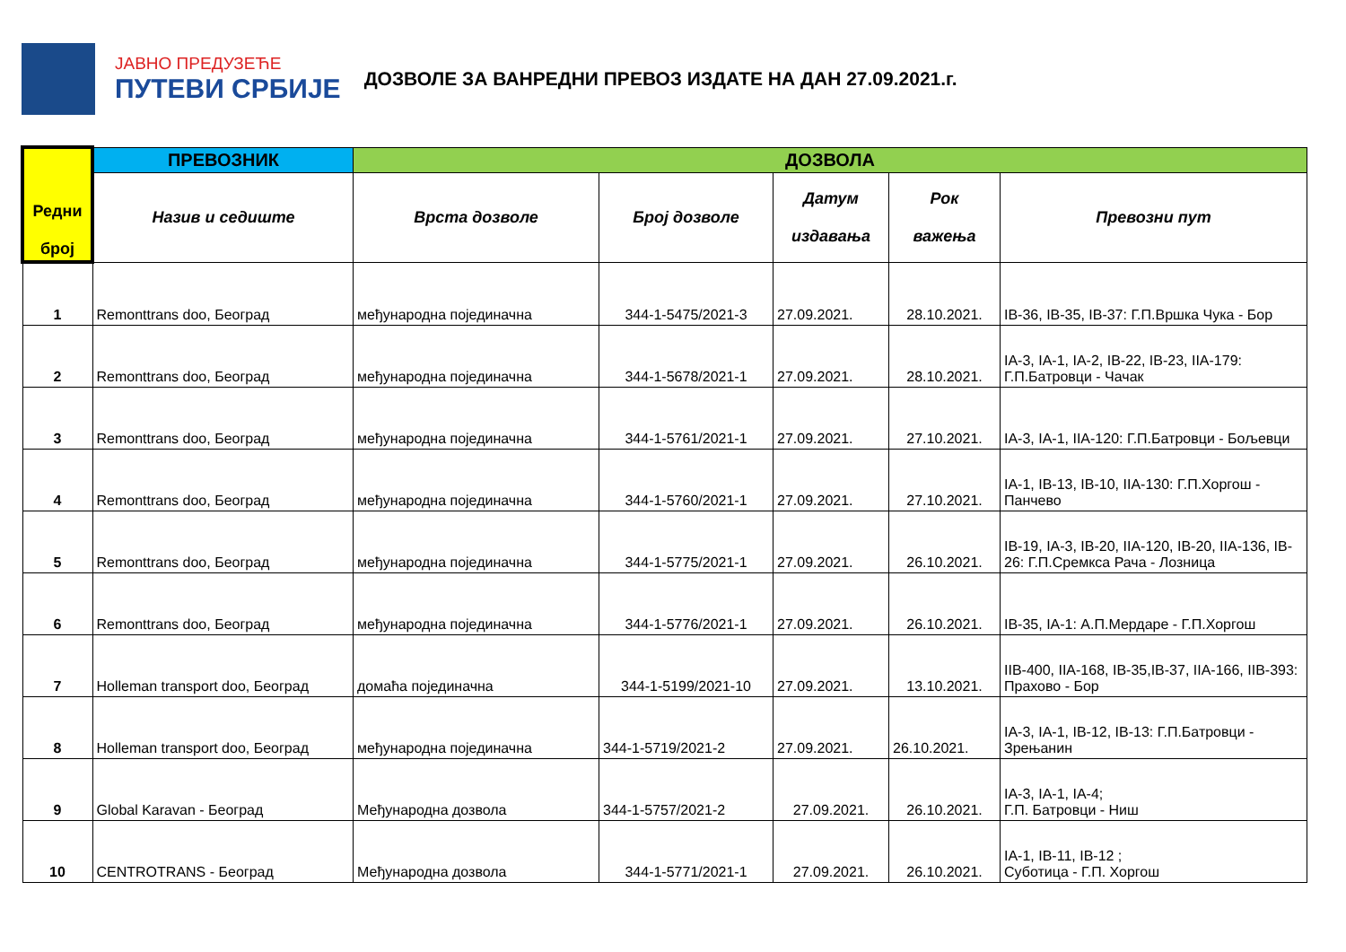ЈАВНО ПРЕДУЗЕЋЕ
ПУТЕВИ СРБИЈЕ
ДОЗВОЛЕ ЗА ВАНРЕДНИ ПРЕВОЗ ИЗДАТЕ НА ДАН 27.09.2021.г.
| Редни број | ПРЕВОЗНИК | ДОЗВОЛА | | | | |
| --- | --- | --- | --- | --- | --- | --- |
| | Назив и седиште | Врста дозволе | Број дозволе | Датум издавања | Рок важења | Превозни пут |
| 1 | Remonttrans doo, Београд | међународна појединачна | 344-1-5475/2021-3 | 27.09.2021. | 28.10.2021. | IB-36, IB-35, IB-37: Г.П.Вршка Чука - Бор |
| 2 | Remonttrans doo, Београд | међународна појединачна | 344-1-5678/2021-1 | 27.09.2021. | 28.10.2021. | IA-3, IA-1, IA-2, IB-22, IB-23, IIA-179: Г.П.Батровци - Чачак |
| 3 | Remonttrans doo, Београд | међународна појединачна | 344-1-5761/2021-1 | 27.09.2021. | 27.10.2021. | IA-3, IA-1, IIA-120: Г.П.Батровци - Бољевци |
| 4 | Remonttrans doo, Београд | међународна појединачна | 344-1-5760/2021-1 | 27.09.2021. | 27.10.2021. | IA-1, IB-13, IB-10, IIA-130: Г.П.Хоргош - Панчево |
| 5 | Remonttrans doo, Београд | међународна појединачна | 344-1-5775/2021-1 | 27.09.2021. | 26.10.2021. | IB-19, IA-3, IB-20, IIA-120, IB-20, IIA-136, IB-26: Г.П.Сремкса Рача - Лозница |
| 6 | Remonttrans doo, Београд | међународна појединачна | 344-1-5776/2021-1 | 27.09.2021. | 26.10.2021. | IB-35, IA-1: А.П.Мердаре - Г.П.Хоргош |
| 7 | Holleman transport doo, Београд | домаћа појединачна | 344-1-5199/2021-10 | 27.09.2021. | 13.10.2021. | IIB-400, IIA-168, IB-35,IB-37, IIA-166, IIB-393: Прахово - Бор |
| 8 | Holleman transport doo, Београд | међународна појединачна | 344-1-5719/2021-2 | 27.09.2021. | 26.10.2021. | IA-3, IA-1, IB-12, IB-13: Г.П.Батровци - Зрењанин |
| 9 | Global Karavan - Београд | Међународна дозвола | 344-1-5757/2021-2 | 27.09.2021. | 26.10.2021. | IA-3, IA-1, IA-4; Г.П. Батровци - Ниш |
| 10 | CENTROTRANS - Београд | Међународна дозвола | 344-1-5771/2021-1 | 27.09.2021. | 26.10.2021. | IA-1, IB-11, IB-12 ; Суботица - Г.П. Хоргош |